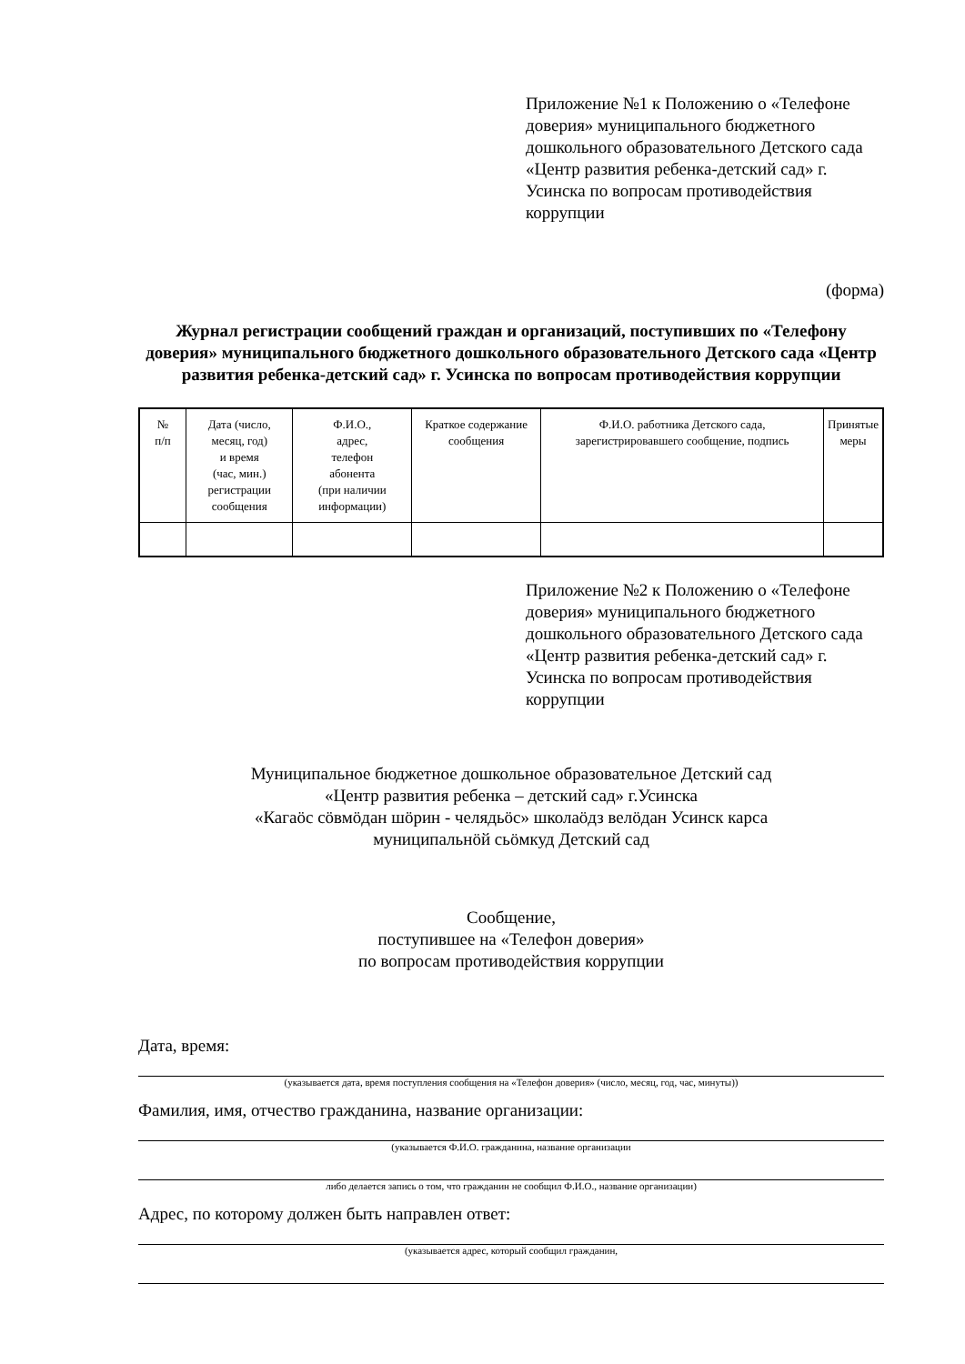Приложение №1 к Положению о «Телефоне доверия» муниципального бюджетного дошкольного образовательного Детского сада «Центр развития ребенка-детский сад» г. Усинска по вопросам противодействия коррупции
(форма)
Журнал регистрации сообщений граждан и организаций, поступивших по «Телефону доверия» муниципального бюджетного дошкольного образовательного Детского сада «Центр развития ребенка-детский сад» г. Усинска по вопросам противодействия коррупции
| № п/п | Дата (число, месяц, год) и время (час, мин.) регистрации сообщения | Ф.И.О., адрес, телефон абонента (при наличии информации) | Краткое содержание сообщения | Ф.И.О. работника Детского сада, зарегистрировавшего сообщение, подпись | Принятые меры |
Приложение №2 к Положению о «Телефоне доверия» муниципального бюджетного дошкольного образовательного Детского сада «Центр развития ребенка-детский сад» г. Усинска по вопросам противодействия коррупции
Муниципальное бюджетное дошкольное образовательное Детский сад
«Центр развития ребенка – детский сад» г.Усинска
«Кагаӧс сӧвмӧдан шӧрин - челядьӧс» школаӧдз велӧдан Усинск карса
муниципальнӧй сьӧмкуд Детский сад
Сообщение,
поступившее на «Телефон доверия»
по вопросам противодействия коррупции
Дата, время:
(указывается дата, время поступления сообщения на «Телефон доверия» (число, месяц, год, час, минуты))
Фамилия, имя, отчество гражданина, название организации:
(указывается Ф.И.О. гражданина, название организации
либо делается запись о том, что гражданин не сообщил Ф.И.О., название организации)
Адрес, по которому должен быть направлен ответ:
(указывается адрес, который сообщил гражданин,